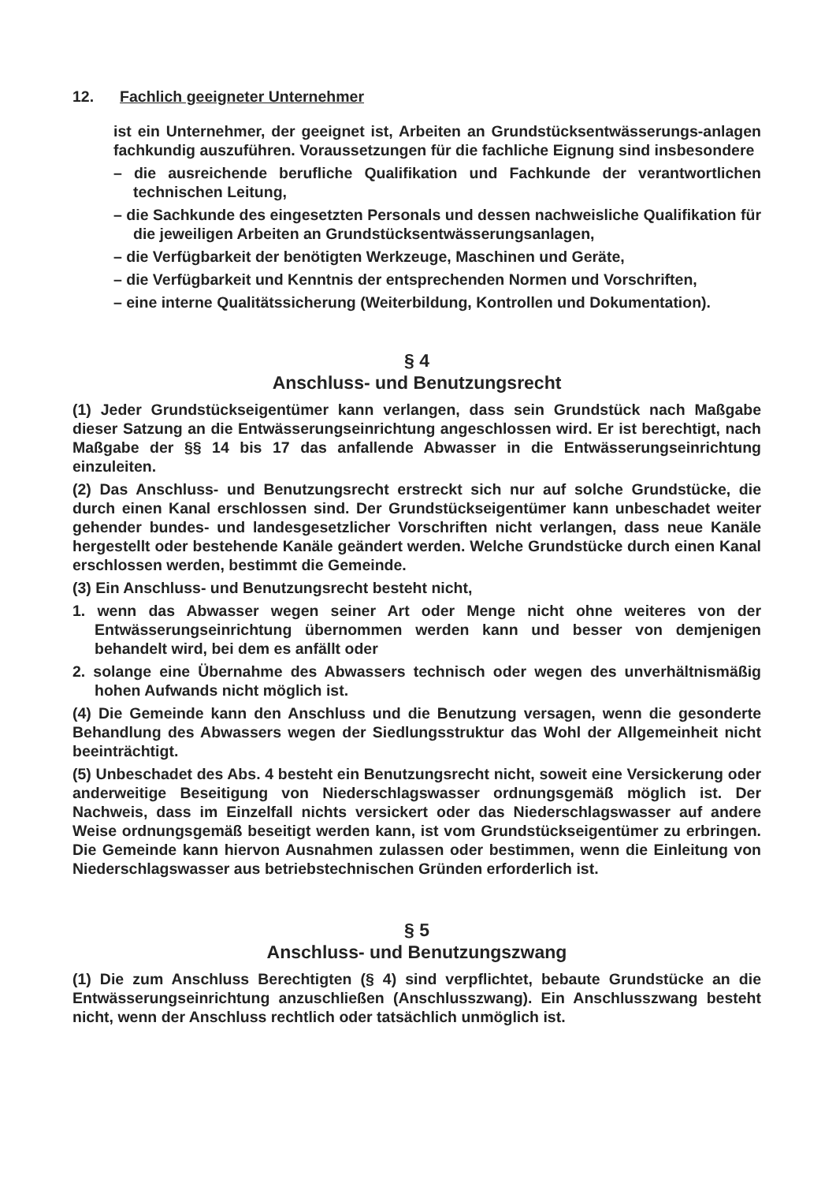12. Fachlich geeigneter Unternehmer
ist ein Unternehmer, der geeignet ist, Arbeiten an Grundstücksentwässerungs-anlagen fachkundig auszuführen. Voraussetzungen für die fachliche Eignung sind insbesondere
– die ausreichende berufliche Qualifikation und Fachkunde der verantwortlichen technischen Leitung,
– die Sachkunde des eingesetzten Personals und dessen nachweisliche Qualifikation für die jeweiligen Arbeiten an Grundstücksentwässerungsanlagen,
– die Verfügbarkeit der benötigten Werkzeuge, Maschinen und Geräte,
– die Verfügbarkeit und Kenntnis der entsprechenden Normen und Vorschriften,
– eine interne Qualitätssicherung (Weiterbildung, Kontrollen und Dokumentation).
§ 4
Anschluss- und Benutzungsrecht
(1) Jeder Grundstückseigentümer kann verlangen, dass sein Grundstück nach Maßgabe dieser Satzung an die Entwässerungseinrichtung angeschlossen wird. Er ist berechtigt, nach Maßgabe der §§ 14 bis 17 das anfallende Abwasser in die Entwässerungseinrichtung einzuleiten.
(2) Das Anschluss- und Benutzungsrecht erstreckt sich nur auf solche Grundstücke, die durch einen Kanal erschlossen sind. Der Grundstückseigentümer kann unbeschadet weiter gehender bundes- und landesgesetzlicher Vorschriften nicht verlangen, dass neue Kanäle hergestellt oder bestehende Kanäle geändert werden. Welche Grundstücke durch einen Kanal erschlossen werden, bestimmt die Gemeinde.
(3) Ein Anschluss- und Benutzungsrecht besteht nicht,
1. wenn das Abwasser wegen seiner Art oder Menge nicht ohne weiteres von der Entwässerungseinrichtung übernommen werden kann und besser von demjenigen behandelt wird, bei dem es anfällt oder
2. solange eine Übernahme des Abwassers technisch oder wegen des unverhältnismäßig hohen Aufwands nicht möglich ist.
(4) Die Gemeinde kann den Anschluss und die Benutzung versagen, wenn die gesonderte Behandlung des Abwassers wegen der Siedlungsstruktur das Wohl der Allgemeinheit nicht beeinträchtigt.
(5) Unbeschadet des Abs. 4 besteht ein Benutzungsrecht nicht, soweit eine Versickerung oder anderweitige Beseitigung von Niederschlagswasser ordnungsgemäß möglich ist. Der Nachweis, dass im Einzelfall nichts versickert oder das Niederschlagswasser auf andere Weise ordnungsgemäß beseitigt werden kann, ist vom Grundstückseigentümer zu erbringen. Die Gemeinde kann hiervon Ausnahmen zulassen oder bestimmen, wenn die Einleitung von Niederschlagswasser aus betriebstechnischen Gründen erforderlich ist.
§ 5
Anschluss- und Benutzungszwang
(1) Die zum Anschluss Berechtigten (§ 4) sind verpflichtet, bebaute Grundstücke an die Entwässerungseinrichtung anzuschließen (Anschlusszwang). Ein Anschlusszwang besteht nicht, wenn der Anschluss rechtlich oder tatsächlich unmöglich ist.